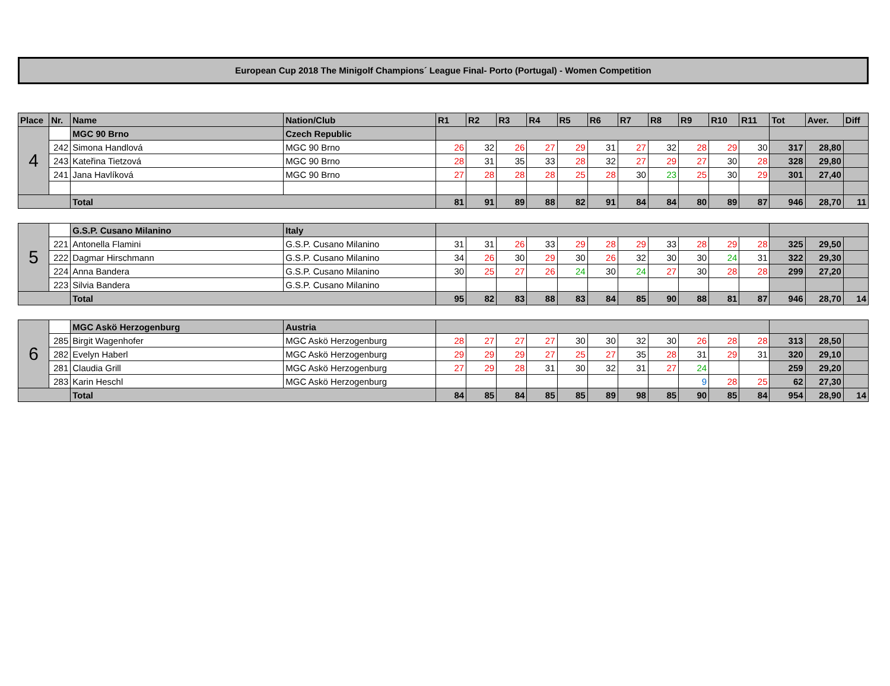European Cup 2018 The Minigolf Champions´ League Final- Porto (Portugal) - Women Competition
| Place | Nr. | Name | Nation/Club | R1 | R2 | R3 | R4 | R5 | R6 | R7 | R8 | R9 | R10 | R11 | Tot | Aver. | Diff |
| --- | --- | --- | --- | --- | --- | --- | --- | --- | --- | --- | --- | --- | --- | --- | --- | --- | --- |
| 4 | | MGC 90 Brno | Czech Republic | | | | | | | | | | | | | | |
| | 242 | Simona Handlová | MGC 90 Brno | 26 | 32 | 26 | 27 | 29 | 31 | 27 | 32 | 28 | 29 | 30 | 317 | 28,80 | |
| | 243 | Kateřina Tietzová | MGC 90 Brno | 28 | 31 | 35 | 33 | 28 | 32 | 27 | 29 | 27 | 30 | 28 | 328 | 29,80 | |
| | 241 | Jana Havlíková | MGC 90 Brno | 27 | 28 | 28 | 28 | 25 | 28 | 30 | 23 | 25 | 30 | 29 | 301 | 27,40 | |
| | | Total | | 81 | 91 | 89 | 88 | 82 | 91 | 84 | 84 | 80 | 89 | 87 | 946 | 28,70 | 11 |
| 5 | | G.S.P. Cusano Milanino | Italy | | | | | | | | | | | | | | |
| | 221 | Antonella Flamini | G.S.P. Cusano Milanino | 31 | 31 | 26 | 33 | 29 | 28 | 29 | 33 | 28 | 29 | 28 | 325 | 29,50 | |
| | 222 | Dagmar Hirschmann | G.S.P. Cusano Milanino | 34 | 26 | 30 | 29 | 30 | 26 | 32 | 30 | 30 | 24 | 31 | 322 | 29,30 | |
| | 224 | Anna Bandera | G.S.P. Cusano Milanino | 30 | 25 | 27 | 26 | 24 | 30 | 24 | 27 | 30 | 28 | 28 | 299 | 27,20 | |
| | 223 | Silvia Bandera | G.S.P. Cusano Milanino | | | | | | | | | | | | | | |
| | | Total | | 95 | 82 | 83 | 88 | 83 | 84 | 85 | 90 | 88 | 81 | 87 | 946 | 28,70 | 14 |
| 6 | | MGC Askö Herzogenburg | Austria | | | | | | | | | | | | | | |
| | 285 | Birgit Wagenhofer | MGC Askö Herzogenburg | 28 | 27 | 27 | 27 | 30 | 30 | 32 | 30 | 26 | 28 | 28 | 313 | 28,50 | |
| | 282 | Evelyn Haberl | MGC Askö Herzogenburg | 29 | 29 | 29 | 27 | 25 | 27 | 35 | 28 | 31 | 29 | 31 | 320 | 29,10 | |
| | 281 | Claudia Grill | MGC Askö Herzogenburg | 27 | 29 | 28 | 31 | 30 | 32 | 31 | 27 | 24 | | | 259 | 29,20 | |
| | 283 | Karin Heschl | MGC Askö Herzogenburg | | | | | | | | | 9 | 28 | 25 | 62 | 27,30 | |
| | | Total | | 84 | 85 | 84 | 85 | 85 | 89 | 98 | 85 | 90 | 85 | 84 | 954 | 28,90 | 14 |